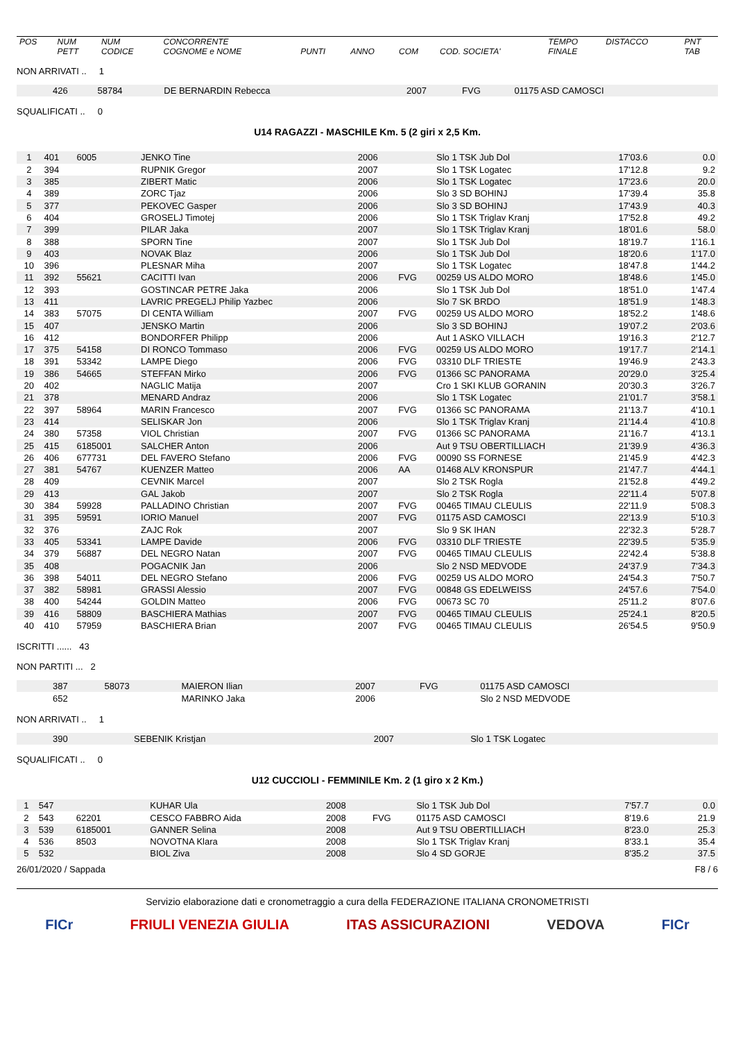| POS | NUM PETT | NUM CODICE | CONCORRENTE COGNOME e NOME | PUNTI | ANNO | COM | COD. SOCIETA' | TEMPO FINALE | DISTACCO | PNT TAB |
| --- | --- | --- | --- | --- | --- | --- | --- | --- | --- | --- |
NON ARRIVATI .. 1
| | 426 | 58784 | DE BERNARDIN Rebecca | 2007 | FVG | 01175 ASD CAMOSCI |
SQUALIFICATI .. 0
U14 RAGAZZI - MASCHILE Km. 5 (2 giri x 2,5 Km.
| 1 | 401 | 6005 | JENKO Tine | 2006 | | Slo 1 TSK Jub Dol | 17'03.6 | 0.0 |
| 2 | 394 | | RUPNIK Gregor | 2007 | | Slo 1 TSK Logatec | 17'12.8 | 9.2 |
| 3 | 385 | | ZIBERT Matic | 2006 | | Slo 1 TSK Logatec | 17'23.6 | 20.0 |
| 4 | 389 | | ZORC Tjaz | 2006 | | Slo 3 SD BOHINJ | 17'39.4 | 35.8 |
| 5 | 377 | | PEKOVEC Gasper | 2006 | | Slo 3 SD BOHINJ | 17'43.9 | 40.3 |
| 6 | 404 | | GROSELJ Timotej | 2006 | | Slo 1 TSK Triglav Kranj | 17'52.8 | 49.2 |
| 7 | 399 | | PILAR Jaka | 2007 | | Slo 1 TSK Triglav Kranj | 18'01.6 | 58.0 |
| 8 | 388 | | SPORN Tine | 2007 | | Slo 1 TSK Jub Dol | 18'19.7 | 1'16.1 |
| 9 | 403 | | NOVAK Blaz | 2006 | | Slo 1 TSK Jub Dol | 18'20.6 | 1'17.0 |
| 10 | 396 | | PLESNAR Miha | 2007 | | Slo 1 TSK Logatec | 18'47.8 | 1'44.2 |
| 11 | 392 | 55621 | CACITTI Ivan | 2006 | FVG | 00259 US ALDO MORO | 18'48.6 | 1'45.0 |
| 12 | 393 | | GOSTINCAR PETRE Jaka | 2006 | | Slo 1 TSK Jub Dol | 18'51.0 | 1'47.4 |
| 13 | 411 | | LAVRIC PREGELJ Philip Yazbec | 2006 | | Slo 7 SK BRDO | 18'51.9 | 1'48.3 |
| 14 | 383 | 57075 | DI CENTA William | 2007 | FVG | 00259 US ALDO MORO | 18'52.2 | 1'48.6 |
| 15 | 407 | | JENSKO Martin | 2006 | | Slo 3 SD BOHINJ | 19'07.2 | 2'03.6 |
| 16 | 412 | | BONDORFER Philipp | 2006 | | Aut 1 ASKO VILLACH | 19'16.3 | 2'12.7 |
| 17 | 375 | 54158 | DI RONCO Tommaso | 2006 | FVG | 00259 US ALDO MORO | 19'17.7 | 2'14.1 |
| 18 | 391 | 53342 | LAMPE Diego | 2006 | FVG | 03310 DLF TRIESTE | 19'46.9 | 2'43.3 |
| 19 | 386 | 54665 | STEFFAN Mirko | 2006 | FVG | 01366 SC PANORAMA | 20'29.0 | 3'25.4 |
| 20 | 402 | | NAGLIC Matija | 2007 | | Cro 1 SKI KLUB GORANIN | 20'30.3 | 3'26.7 |
| 21 | 378 | | MENARD Andraz | 2006 | | Slo 1 TSK Logatec | 21'01.7 | 3'58.1 |
| 22 | 397 | 58964 | MARIN Francesco | 2007 | FVG | 01366 SC PANORAMA | 21'13.7 | 4'10.1 |
| 23 | 414 | | SELISKAR Jon | 2006 | | Slo 1 TSK Triglav Kranj | 21'14.4 | 4'10.8 |
| 24 | 380 | 57358 | VIOL Christian | 2007 | FVG | 01366 SC PANORAMA | 21'16.7 | 4'13.1 |
| 25 | 415 | 6185001 | SALCHER Anton | 2006 | | Aut 9 TSU OBERTILLIACH | 21'39.9 | 4'36.3 |
| 26 | 406 | 677731 | DEL FAVERO Stefano | 2006 | FVG | 00090 SS FORNESE | 21'45.9 | 4'42.3 |
| 27 | 381 | 54767 | KUENZER Matteo | 2006 | AA | 01468 ALV KRONSPUR | 21'47.7 | 4'44.1 |
| 28 | 409 | | CEVNIK Marcel | 2007 | | Slo 2 TSK Rogla | 21'52.8 | 4'49.2 |
| 29 | 413 | | GAL Jakob | 2007 | | Slo 2 TSK Rogla | 22'11.4 | 5'07.8 |
| 30 | 384 | 59928 | PALLADINO Christian | 2007 | FVG | 00465 TIMAU CLEULIS | 22'11.9 | 5'08.3 |
| 31 | 395 | 59591 | IORIO Manuel | 2007 | FVG | 01175 ASD CAMOSCI | 22'13.9 | 5'10.3 |
| 32 | 376 | | ZAJC Rok | 2007 | | Slo 9 SK IHAN | 22'32.3 | 5'28.7 |
| 33 | 405 | 53341 | LAMPE Davide | 2006 | FVG | 03310 DLF TRIESTE | 22'39.5 | 5'35.9 |
| 34 | 379 | 56887 | DEL NEGRO Natan | 2007 | FVG | 00465 TIMAU CLEULIS | 22'42.4 | 5'38.8 |
| 35 | 408 | | POGACNIK Jan | 2006 | | Slo 2 NSD MEDVODE | 24'37.9 | 7'34.3 |
| 36 | 398 | 54011 | DEL NEGRO Stefano | 2006 | FVG | 00259 US ALDO MORO | 24'54.3 | 7'50.7 |
| 37 | 382 | 58981 | GRASSI Alessio | 2007 | FVG | 00848 GS EDELWEISS | 24'57.6 | 7'54.0 |
| 38 | 400 | 54244 | GOLDIN Matteo | 2006 | FVG | 00673 SC 70 | 25'11.2 | 8'07.6 |
| 39 | 416 | 58809 | BASCHIERA Mathias | 2007 | FVG | 00465 TIMAU CLEULIS | 25'24.1 | 8'20.5 |
| 40 | 410 | 57959 | BASCHIERA Brian | 2007 | FVG | 00465 TIMAU CLEULIS | 26'54.5 | 9'50.9 |
ISCRITTI ...... 43
NON PARTITI ... 2
| | 387 | 58073 | MAIERON Ilian | 2007 | FVG | 01175 ASD CAMOSCI |
| | 652 | | MARINKO Jaka | 2006 | | Slo 2 NSD MEDVODE |
NON ARRIVATI .. 1
| | 390 | | SEBENIK Kristjan | 2007 | | Slo 1 TSK Logatec |
SQUALIFICATI .. 0
U12 CUCCIOLI - FEMMINILE Km. 2 (1 giro x 2 Km.)
| 1 | 547 | | KUHAR Ula | 2008 | | Slo 1 TSK Jub Dol | 7'57.7 | 0.0 |
| 2 | 543 | 62201 | CESCO FABBRO Aida | 2008 | FVG | 01175 ASD CAMOSCI | 8'19.6 | 21.9 |
| 3 | 539 | 6185001 | GANNER Selina | 2008 | | Aut 9 TSU OBERTILLIACH | 8'23.0 | 25.3 |
| 4 | 536 | 8503 | NOVOTNA Klara | 2008 | | Slo 1 TSK Triglav Kranj | 8'33.1 | 35.4 |
| 5 | 532 | | BIOL Ziva | 2008 | | Slo 4 SD GORJE | 8'35.2 | 37.5 |
26/01/2020 / Sappada F8 / 6
Servizio elaborazione dati e cronometraggio a cura della FEDERAZIONE ITALIANA CRONOMETRISTI
FICr FRIULI VENEZIA GIULIA ITAS ASSICURAZIONI VEDOVA FICr